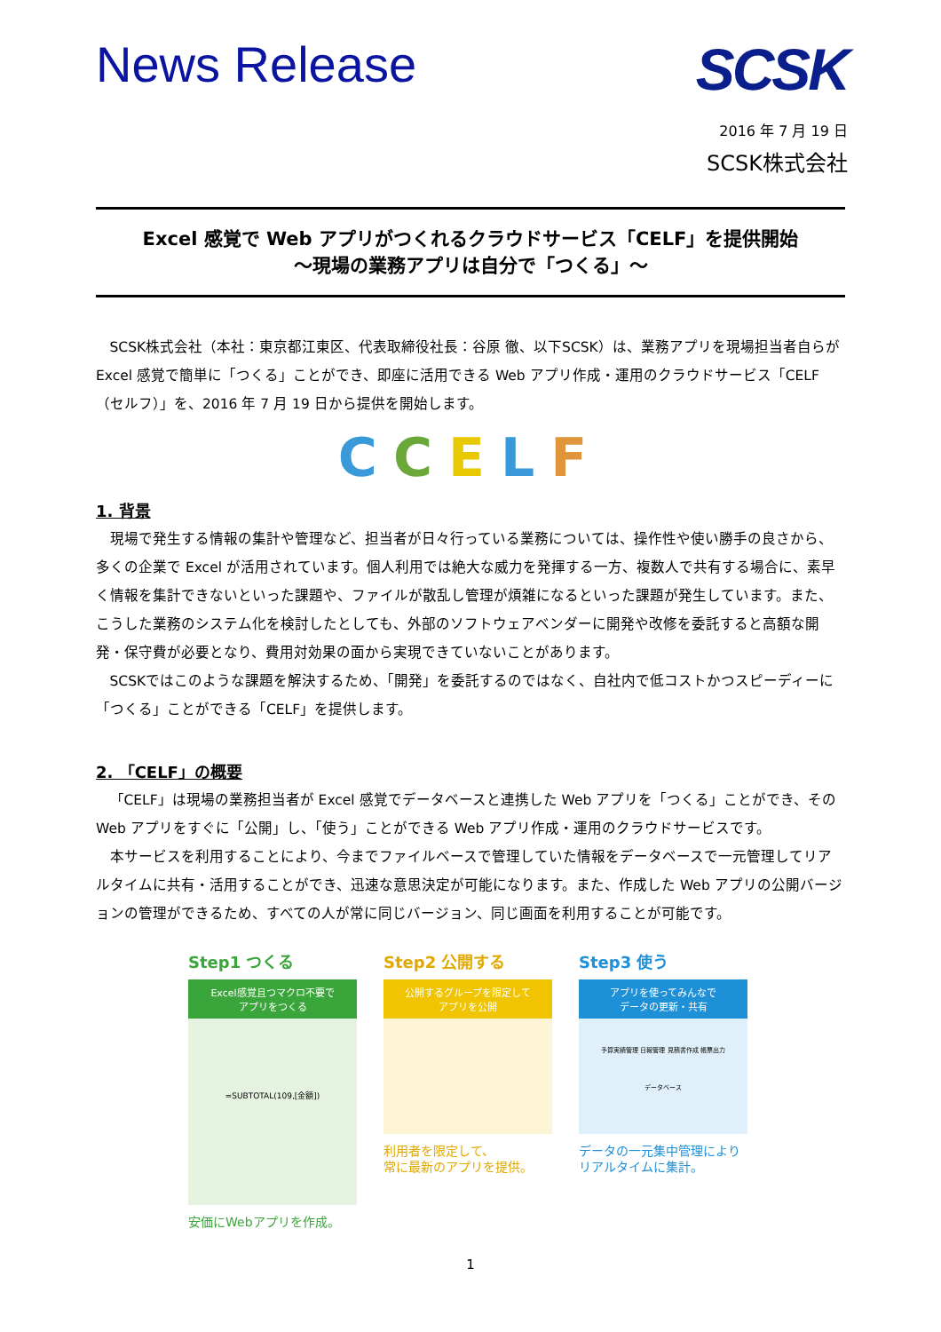News Release
SCSK
2016 年 7 月 19 日
SCSK株式会社
Excel 感覚で Web アプリがつくれるクラウドサービス「CELF」を提供開始
～現場の業務アプリは自分で「つくる」～
SCSK株式会社（本社：東京都江東区、代表取締役社長：谷原 徹、以下SCSK）は、業務アプリを現場担当者自らが Excel 感覚で簡単に「つくる」ことができ、即座に活用できる Web アプリ作成・運用のクラウドサービス「CELF（セルフ）」を、2016 年 7 月 19 日から提供を開始します。
CCELF
1. 背景
現場で発生する情報の集計や管理など、担当者が日々行っている業務については、操作性や使い勝手の良さから、多くの企業で Excel が活用されています。個人利用では絶大な威力を発揮する一方、複数人で共有する場合に、素早く情報を集計できないといった課題や、ファイルが散乱し管理が煩雑になるといった課題が発生しています。また、こうした業務のシステム化を検討したとしても、外部のソフトウェアベンダーに開発や改修を委託すると高額な開発・保守費が必要となり、費用対効果の面から実現できていないことがあります。
SCSKではこのような課題を解決するため、「開発」を委託するのではなく、自社内で低コストかつスピーディーに「つくる」ことができる「CELF」を提供します。
2. 「CELF」の概要
「CELF」は現場の業務担当者が Excel 感覚でデータベースと連携した Web アプリを「つくる」ことができ、その Web アプリをすぐに「公開」し、「使う」ことができる Web アプリ作成・運用のクラウドサービスです。
本サービスを利用することにより、今までファイルベースで管理していた情報をデータベースで一元管理してリアルタイムに共有・活用することができ、迅速な意思決定が可能になります。また、作成した Web アプリの公開バージョンの管理ができるため、すべての人が常に同じバージョン、同じ画面を利用することが可能です。
Step1 つくる
Excel感覚且つマクロ不要で
アプリをつくる
=SUBTOTAL(109,[金額])
安価にWebアプリを作成。
Step2 公開する
公開するグループを限定して
アプリを公開
利用者を限定して、
常に最新のアプリを提供。
Step3 使う
アプリを使ってみんなで
データの更新・共有
予算実績管理 日報管理 見積書作成 帳票出力
データベース
データの一元集中管理により
リアルタイムに集計。
1